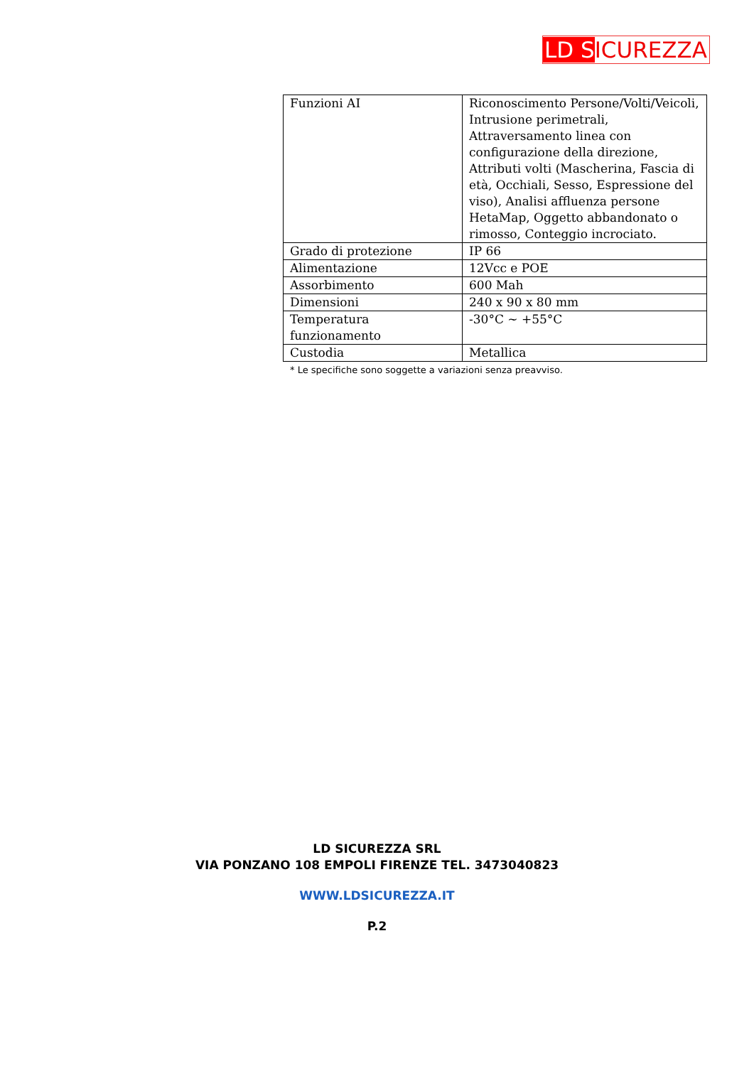LD S ICUREZZA
| Funzioni AI | Riconoscimento Persone/Volti/Veicoli, Intrusione perimetrali, Attraversamento linea con configurazione della direzione, Attributi volti (Mascherina, Fascia di età, Occhiali, Sesso, Espressione del viso), Analisi affluenza persone HetaMap, Oggetto abbandonato o rimosso, Conteggio incrociato. |
| Grado di protezione | IP 66 |
| Alimentazione | 12Vcc e POE |
| Assorbimento | 600 Mah |
| Dimensioni | 240 x 90 x 80 mm |
| Temperatura funzionamento | -30°C ~ +55°C |
| Custodia | Metallica |
* Le specifiche sono soggette a variazioni senza preavviso.
LD SICUREZZA SRL
VIA PONZANO 108 EMPOLI FIRENZE TEL. 3473040823
WWW.LDSICUREZZA.IT
P.2